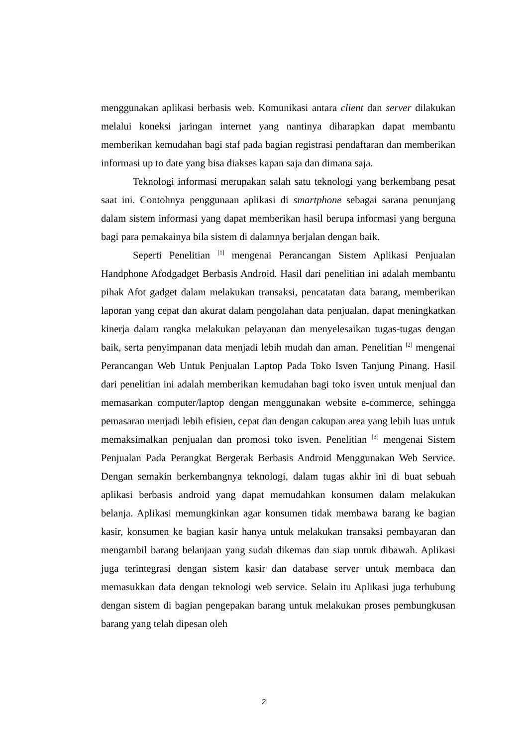menggunakan aplikasi berbasis web. Komunikasi antara client dan server dilakukan melalui koneksi jaringan internet yang nantinya diharapkan dapat membantu memberikan kemudahan bagi staf pada bagian registrasi pendaftaran dan memberikan informasi up to date yang bisa diakses kapan saja dan dimana saja.
Teknologi informasi merupakan salah satu teknologi yang berkembang pesat saat ini. Contohnya penggunaan aplikasi di smartphone sebagai sarana penunjang dalam sistem informasi yang dapat memberikan hasil berupa informasi yang berguna bagi para pemakainya bila sistem di dalamnya berjalan dengan baik.
Seperti Penelitian <sup>[1]</sup> mengenai Perancangan Sistem Aplikasi Penjualan Handphone Afodgadget Berbasis Android. Hasil dari penelitian ini adalah membantu pihak Afot gadget dalam melakukan transaksi, pencatatan data barang, memberikan laporan yang cepat dan akurat dalam pengolahan data penjualan, dapat meningkatkan kinerja dalam rangka melakukan pelayanan dan menyelesaikan tugas-tugas dengan baik, serta penyimpanan data menjadi lebih mudah dan aman. Penelitian <sup>[2]</sup> mengenai Perancangan Web Untuk Penjualan Laptop Pada Toko Isven Tanjung Pinang. Hasil dari penelitian ini adalah memberikan kemudahan bagi toko isven untuk menjual dan memasarkan computer/laptop dengan menggunakan website e-commerce, sehingga pemasaran menjadi lebih efisien, cepat dan dengan cakupan area yang lebih luas untuk memaksimalkan penjualan dan promosi toko isven. Penelitian <sup>[3]</sup> mengenai Sistem Penjualan Pada Perangkat Bergerak Berbasis Android Menggunakan Web Service. Dengan semakin berkembangnya teknologi, dalam tugas akhir ini di buat sebuah aplikasi berbasis android yang dapat memudahkan konsumen dalam melakukan belanja. Aplikasi memungkinkan agar konsumen tidak membawa barang ke bagian kasir, konsumen ke bagian kasir hanya untuk melakukan transaksi pembayaran dan mengambil barang belanjaan yang sudah dikemas dan siap untuk dibawah. Aplikasi juga terintegrasi dengan sistem kasir dan database server untuk membaca dan memasukkan data dengan teknologi web service. Selain itu Aplikasi juga terhubung dengan sistem di bagian pengepakan barang untuk melakukan proses pembungkusan barang yang telah dipesan oleh
2